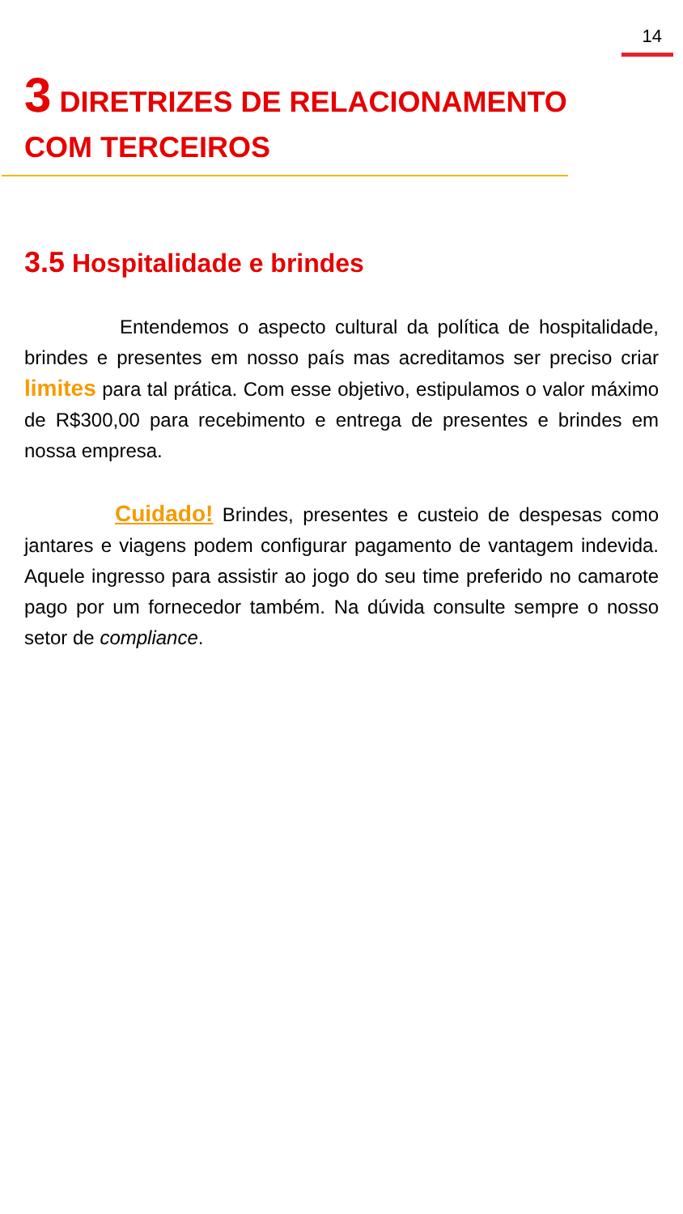14
3 DIRETRIZES DE RELACIONAMENTO COM TERCEIROS
3.5 Hospitalidade e brindes
Entendemos o aspecto cultural da política de hospitalidade, brindes e presentes em nosso país mas acreditamos ser preciso criar limites para tal prática. Com esse objetivo, estipulamos o valor máximo de R$300,00 para recebimento e entrega de presentes e brindes em nossa empresa.
Cuidado! Brindes, presentes e custeio de despesas como jantares e viagens podem configurar pagamento de vantagem indevida. Aquele ingresso para assistir ao jogo do seu time preferido no camarote pago por um fornecedor também. Na dúvida consulte sempre o nosso setor de compliance.